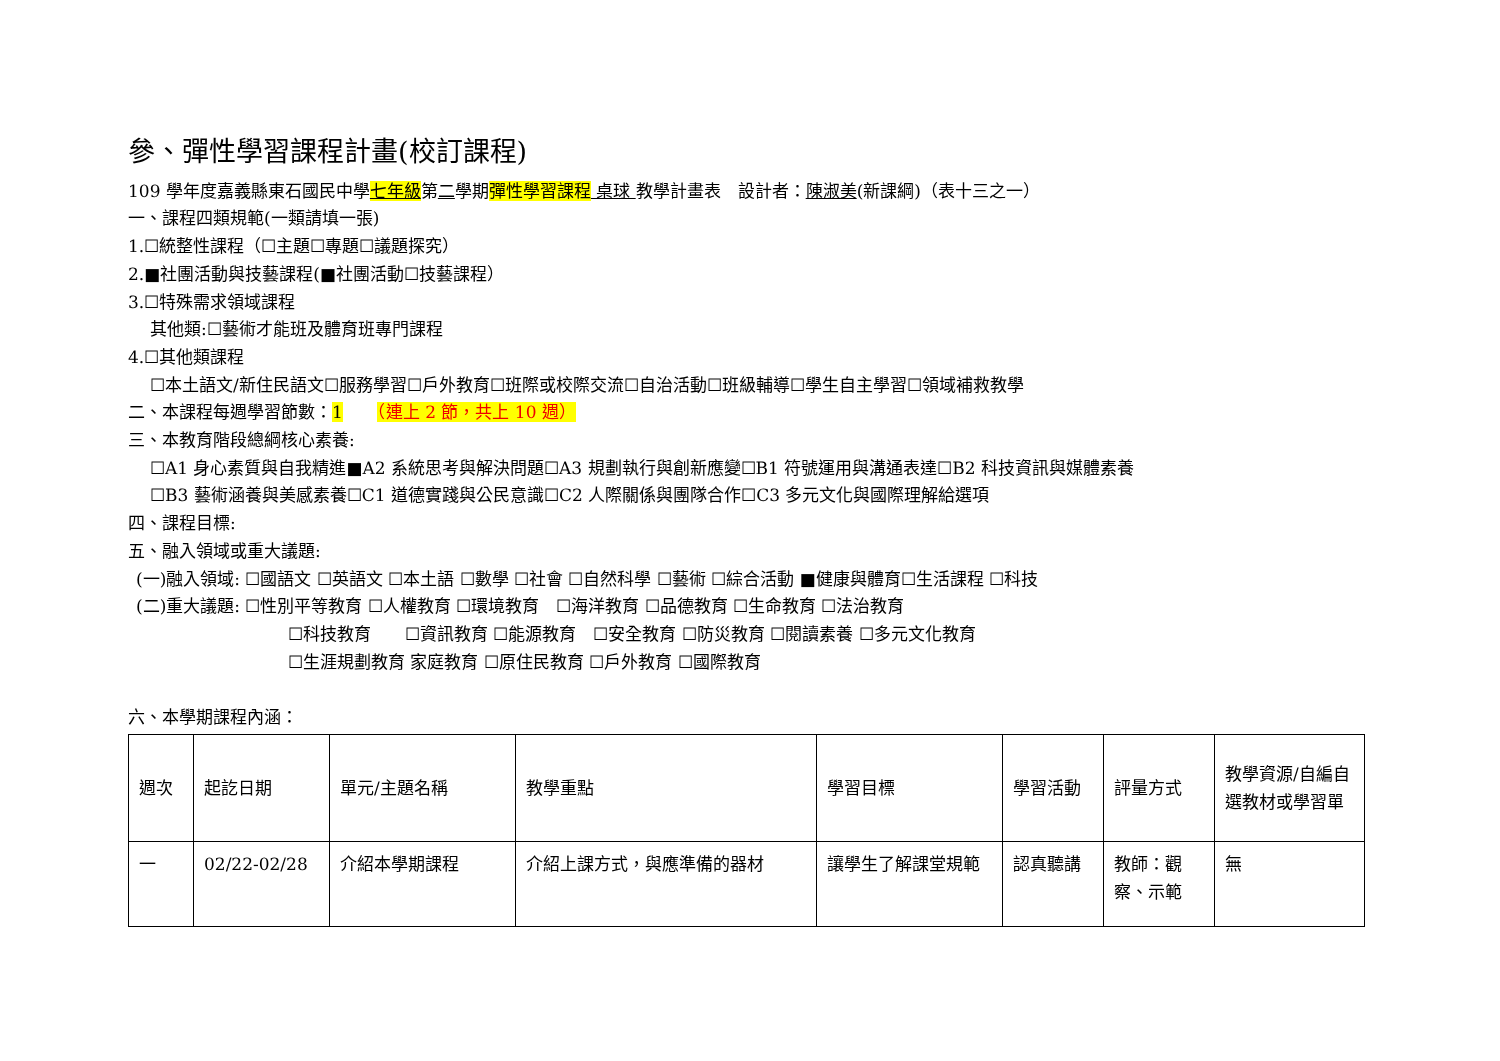參、彈性學習課程計畫(校訂課程)
109 學年度嘉義縣東石國民中學七年級第二學期彈性學習課程 桌球 教學計畫表　設計者：陳淑美(新課綱)（表十三之一）
一、課程四類規範(一類請填一張)
1.☐統整性課程（☐主題☐專題☐議題探究）
2.■社團活動與技藝課程(■社團活動☐技藝課程）
3.☐特殊需求領域課程
其他類:☐藝術才能班及體育班專門課程
4.☐其他類課程
☐本土語文/新住民語文☐服務學習☐戶外教育☐班際或校際交流☐自治活動☐班級輔導☐學生自主學習☐領域補救教學
二、本課程每週學習節數：1　　（連上 2 節，共上 10 週）
三、本教育階段總綱核心素養:
☐A1 身心素質與自我精進■A2 系統思考與解決問題☐A3 規劃執行與創新應變☐B1 符號運用與溝通表達☐B2 科技資訊與媒體素養
☐B3 藝術涵養與美感素養☐C1 道德實踐與公民意識☐C2 人際關係與團隊合作☐C3 多元文化與國際理解給選項
四、課程目標:
五、融入領域或重大議題:
(一)融入領域: ☐國語文 ☐英語文 ☐本土語 ☐數學 ☐社會 ☐自然科學 ☐藝術 ☐綜合活動 ■健康與體育☐生活課程 ☐科技
(二)重大議題: ☐性別平等教育 ☐人權教育 ☐環境教育　☐海洋教育 ☐品德教育 ☐生命教育 ☐法治教育
☐科技教育　　☐資訊教育 ☐能源教育　☐安全教育 ☐防災教育 ☐閱讀素養 ☐多元文化教育
☐生涯規劃教育 家庭教育 ☐原住民教育 ☐戶外教育 ☐國際教育
六、本學期課程內涵：
| 週次 | 起訖日期 | 單元/主題名稱 | 教學重點 | 學習目標 | 學習活動 | 評量方式 | 教學資源/自編自選教材或學習單 |
| --- | --- | --- | --- | --- | --- | --- | --- |
| 一 | 02/22-02/28 | 介紹本學期課程 | 介紹上課方式，與應準備的器材 | 讓學生了解課堂規範 | 認真聽講 | 教師：觀察、示範 | 無 |